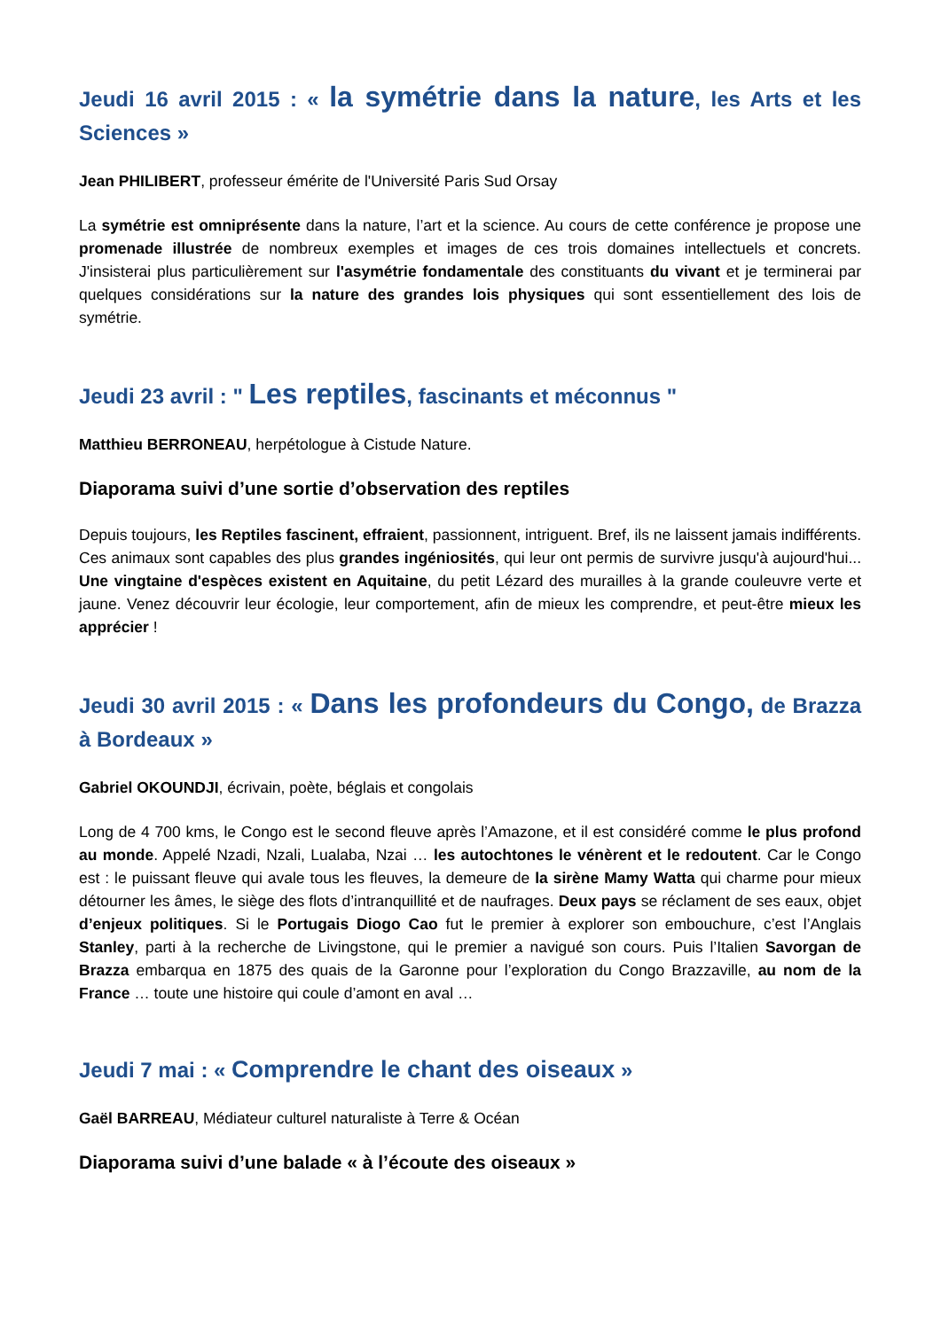Jeudi 16 avril 2015 : « la symétrie dans la nature, les Arts et les Sciences »
Jean PHILIBERT, professeur émérite de l'Université Paris Sud Orsay
La symétrie est omniprésente dans la nature, l’art et la science. Au cours de cette conférence je propose une promenade illustrée de nombreux exemples et images de ces trois domaines intellectuels et concrets. J'insisterai plus particulièrement sur l'asymétrie fondamentale des constituants du vivant et je terminerai par quelques considérations sur la nature des grandes lois physiques qui sont essentiellement des lois de symétrie.
Jeudi 23 avril : " Les reptiles, fascinants et méconnus "
Matthieu BERRONEAU, herpétologue à Cistude Nature.
Diaporama suivi d’une sortie d’observation des reptiles
Depuis toujours, les Reptiles fascinent, effraient, passionnent, intriguent. Bref, ils ne laissent jamais indifférents. Ces animaux sont capables des plus grandes ingéniosités, qui leur ont permis de survivre jusqu'à aujourd'hui... Une vingtaine d'espèces existent en Aquitaine, du petit Lézard des murailles à la grande couleuvre verte et jaune. Venez découvrir leur écologie, leur comportement, afin de mieux les comprendre, et peut-être mieux les apprécier !
Jeudi 30 avril 2015 : « Dans les profondeurs du Congo, de Brazza à Bordeaux »
Gabriel OKOUNDJI, écrivain, poète, béglais et congolais
Long de 4 700 kms, le Congo est le second fleuve après l’Amazone, et il est considéré comme le plus profond au monde. Appelé Nzadi, Nzali, Lualaba, Nzai … les autochtones le vénèrent et le redoutent. Car le Congo est : le puissant fleuve qui avale tous les fleuves, la demeure de la sirène Mamy Watta qui charme pour mieux détourner les âmes, le siège des flots d’intranquillité et de naufrages. Deux pays se réclament de ses eaux, objet d’enjeux politiques. Si le Portugais Diogo Cao fut le premier à explorer son embouchure, c’est l’Anglais Stanley, parti à la recherche de Livingstone, qui le premier a navigué son cours. Puis l’Italien Savorgan de Brazza embarqua en 1875 des quais de la Garonne pour l’exploration du Congo Brazzaville, au nom de la France … toute une histoire qui coule d’amont en aval …
Jeudi 7 mai : « Comprendre le chant des oiseaux »
Gaël BARREAU, Médiateur culturel naturaliste à Terre & Océan
Diaporama suivi d’une balade « à l’écoute des oiseaux »